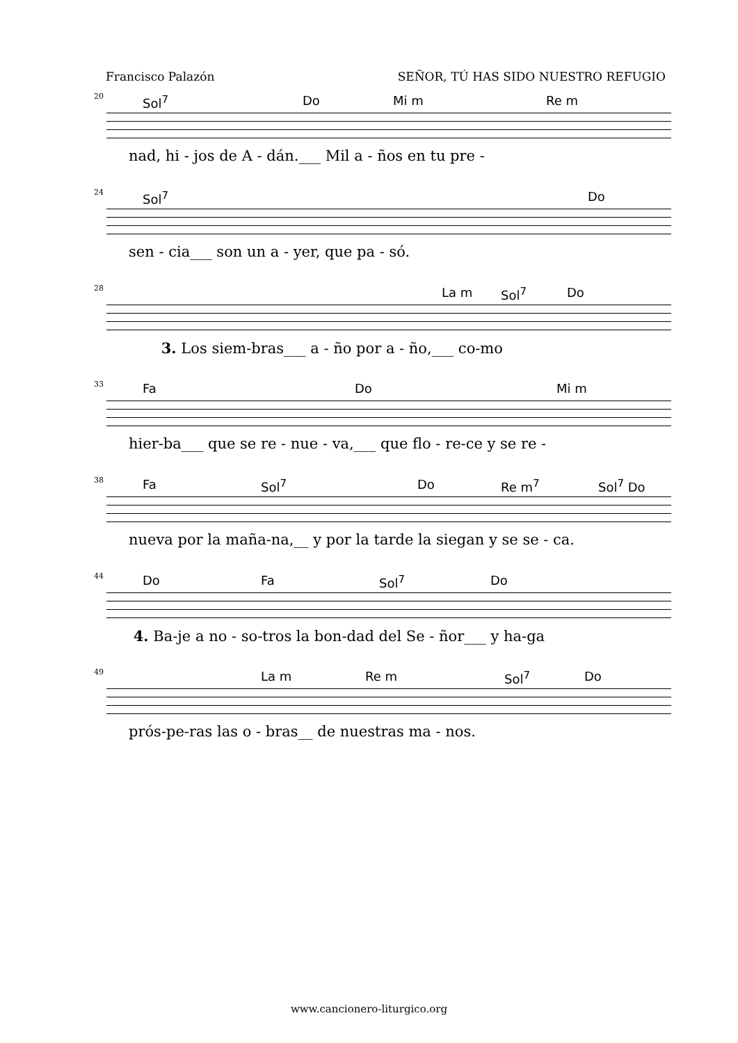Francisco Palazón SEÑOR, TÚ HAS SIDO NUESTRO REFUGIO
20 Sol<sup>7</sup> Do Mi m Re m
nad, hi - jos de A - dán.___ Mil a - ños en tu pre -
24 Sol<sup>7</sup> Do
sen - cia___ son un a - yer, que pa - só.
28 La m Sol<sup>7</sup> Do
3. Los siem-bras___ a - ño por a - ño,___ co-mo
33 Fa Do Mi m
hier-ba___ que se re - nue - va,___ que flo - re-ce y se re -
38 Fa Sol<sup>7</sup> Do Re m<sup>7</sup> Sol<sup>7</sup> Do
nueva por la maña-na,__ y por la tarde la siegan y se se - ca.
44 Do Fa Sol<sup>7</sup> Do
4. Ba-je a no - so-tros la bon-dad del Se - ñor___ y ha-ga
49 La m Re m Sol<sup>7</sup> Do
prós-pe-ras las o - bras__ de nuestras ma - nos.
www.cancionero-liturgico.org